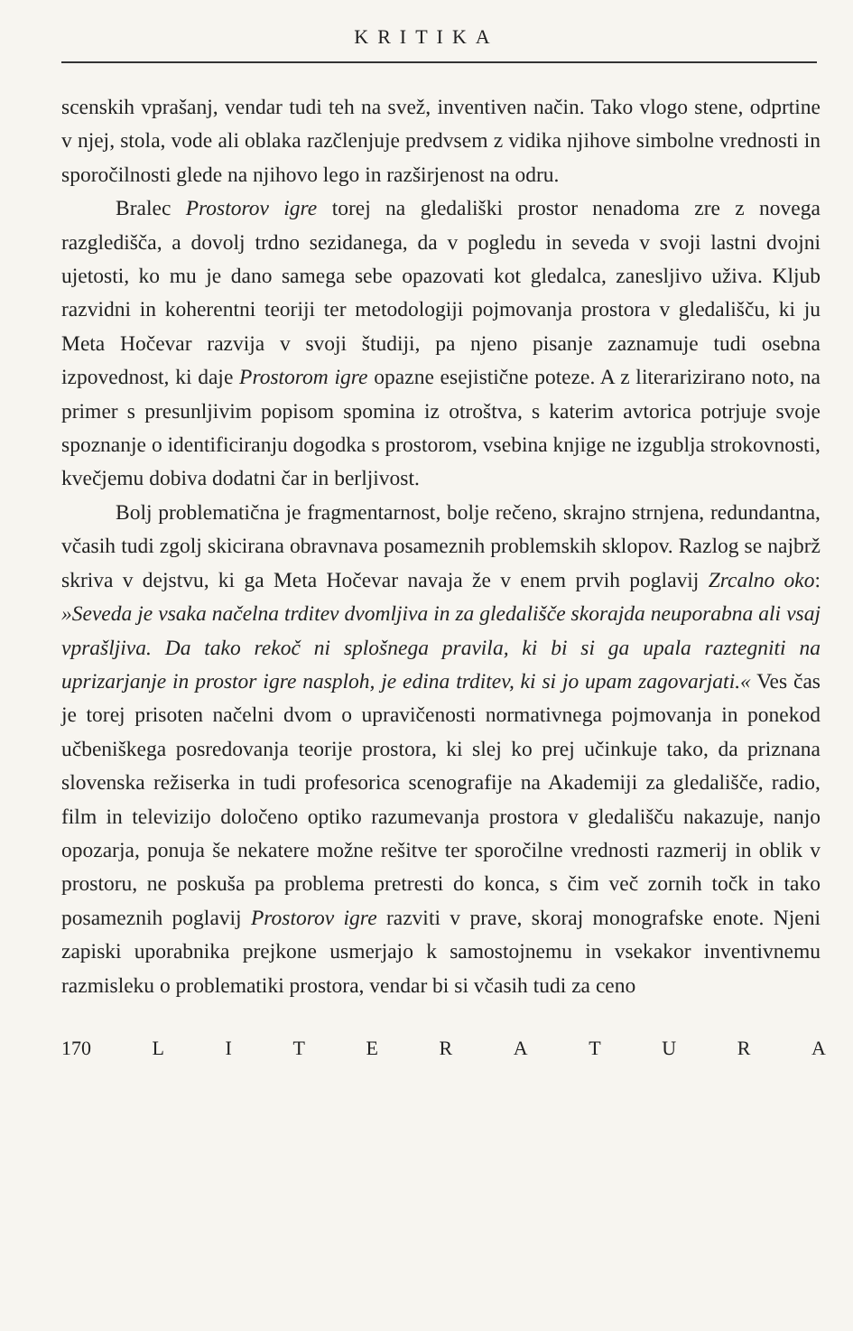KRITIKA
scenskih vprašanj, vendar tudi teh na svež, inventiven način. Tako vlogo stene, odprtine v njej, stola, vode ali oblaka razčlenjuje predvsem z vidika njihove simbolne vrednosti in sporočilnosti glede na njihovo lego in razširjenost na odru.
Bralec Prostorov igre torej na gledališki prostor nenadoma zre z novega razgledišča, a dovolj trdno sezidanega, da v pogledu in seveda v svoji lastni dvojni ujetosti, ko mu je dano samega sebe opazovati kot gledalca, zanesljivo uživa. Kljub razvidni in koherentni teoriji ter metodologiji pojmovanja prostora v gledališču, ki ju Meta Hočevar razvija v svoji študiji, pa njeno pisanje zaznamuje tudi osebna izpovednost, ki daje Prostorom igre opazne esejistične poteze. A z literarizirano noto, na primer s presunljivim popisom spomina iz otroštva, s katerim avtorica potrjuje svoje spoznanje o identificiranju dogodka s prostorom, vsebina knjige ne izgublja strokovnosti, kvečjemu dobiva dodatni čar in berljivost.
Bolj problematična je fragmentarnost, bolje rečeno, skrajno strnjena, redundantna, včasih tudi zgolj skicirana obravnava posameznih problemskih sklopov. Razlog se najbrž skriva v dejstvu, ki ga Meta Hočevar navaja že v enem prvih poglavij Zrcalno oko: »Seveda je vsaka načelna trditev dvomljiva in za gledališče skorajda neuporabna ali vsaj vprašljiva. Da tako rekoč ni splošnega pravila, ki bi si ga upala raztegniti na uprizarjanje in prostor igre nasploh, je edina trditev, ki si jo upam zagovarjati.« Ves čas je torej prisoten načelni dvom o upravičenosti normativnega pojmovanja in ponekod učbeniškega posredovanja teorije prostora, ki slej ko prej učinkuje tako, da priznana slovenska režiserka in tudi profesorica scenografije na Akademiji za gledališče, radio, film in televizijo določeno optiko razumevanja prostora v gledališču nakazuje, nanjo opozarja, ponuja še nekatere možne rešitve ter sporočilne vrednosti razmerij in oblik v prostoru, ne poskuša pa problema pretresti do konca, s čim več zornih točk in tako posameznih poglavij Prostorov igre razviti v prave, skoraj monografske enote. Njeni zapiski uporabnika prejkone usmerjajo k samostojnemu in vsekakor inventivnemu razmisleku o problematiki prostora, vendar bi si včasih tudi za ceno
170 LITERATURA